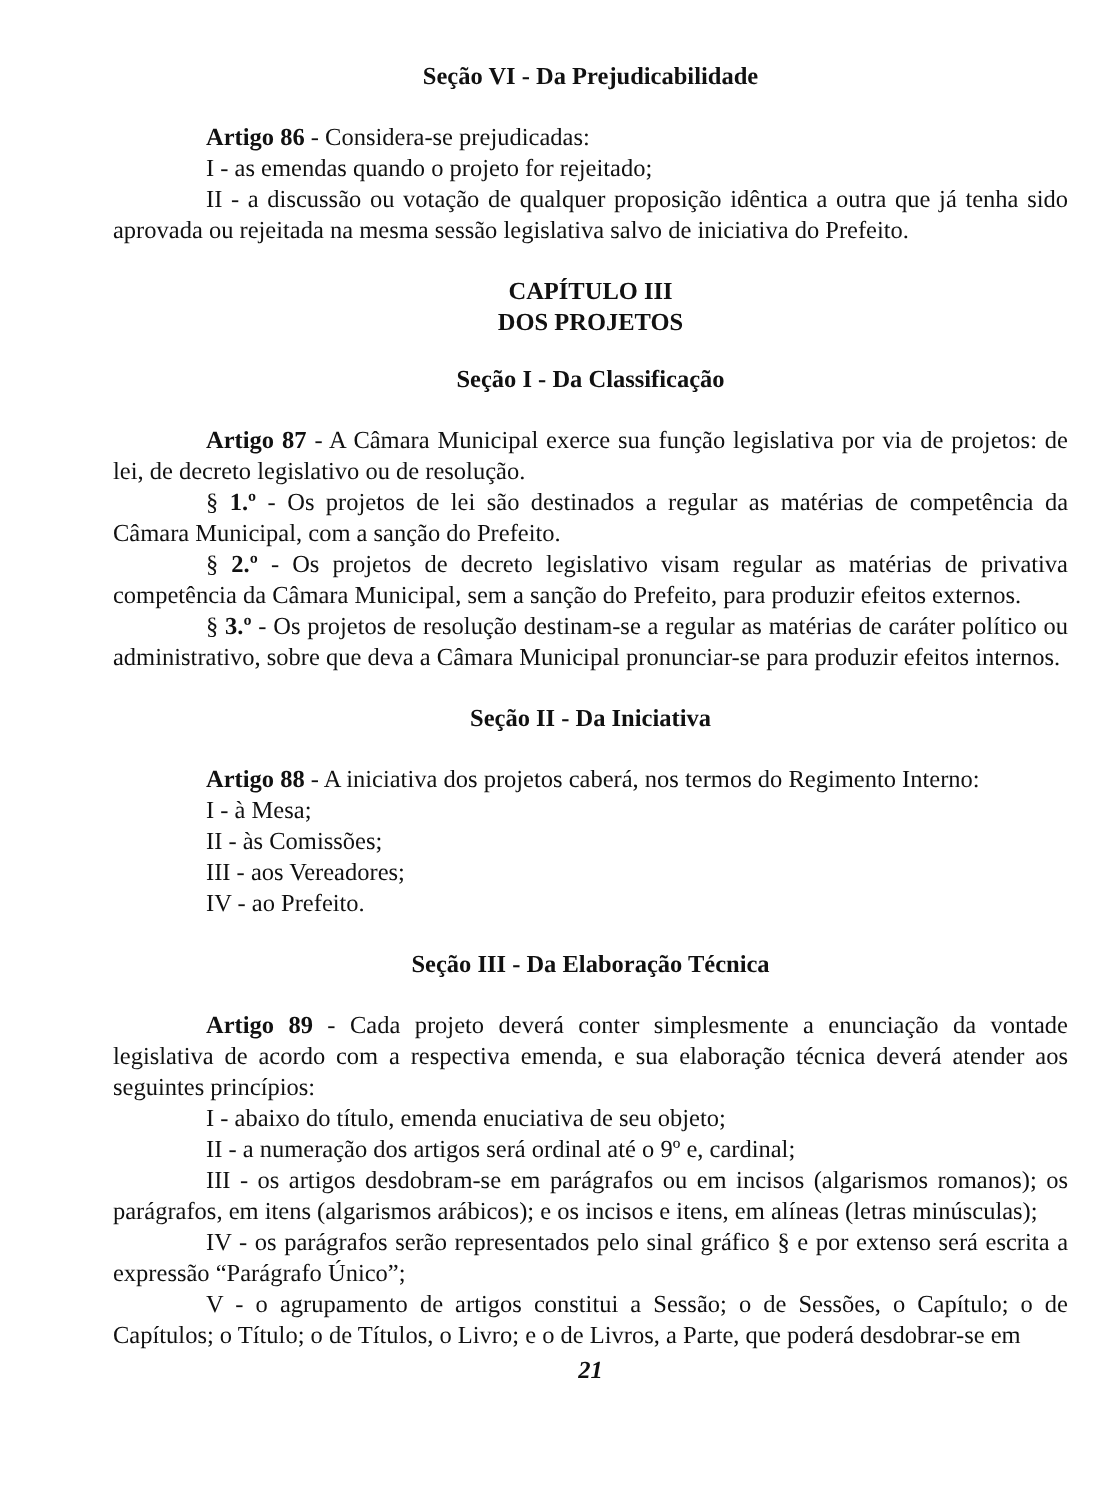Seção VI - Da Prejudicabilidade
Artigo 86 - Considera-se prejudicadas:
I - as emendas quando o projeto for rejeitado;
II - a discussão ou votação de qualquer proposição idêntica a outra que já tenha sido aprovada ou rejeitada na mesma sessão legislativa salvo de iniciativa do Prefeito.
CAPÍTULO III
DOS PROJETOS
Seção I - Da Classificação
Artigo 87 - A Câmara Municipal exerce sua função legislativa por via de projetos: de lei, de decreto legislativo ou de resolução.
§ 1.º - Os projetos de lei são destinados a regular as matérias de competência da Câmara Municipal, com a sanção do Prefeito.
§ 2.º - Os projetos de decreto legislativo visam regular as matérias de privativa competência da Câmara Municipal, sem a sanção do Prefeito, para produzir efeitos externos.
§ 3.º - Os projetos de resolução destinam-se a regular as matérias de caráter político ou administrativo, sobre que deva a Câmara Municipal pronunciar-se para produzir efeitos internos.
Seção II - Da Iniciativa
Artigo 88 - A iniciativa dos projetos caberá, nos termos do Regimento Interno:
I - à Mesa;
II - às Comissões;
III - aos Vereadores;
IV - ao Prefeito.
Seção III - Da Elaboração Técnica
Artigo 89 - Cada projeto deverá conter simplesmente a enunciação da vontade legislativa de acordo com a respectiva emenda, e sua elaboração técnica deverá atender aos seguintes princípios:
I - abaixo do título, emenda enuciativa de seu objeto;
II - a numeração dos artigos será ordinal até o 9º e, cardinal;
III - os artigos desdobram-se em parágrafos ou em incisos (algarismos romanos); os parágrafos, em itens (algarismos arábicos); e os incisos e itens, em alíneas (letras minúsculas);
IV - os parágrafos serão representados pelo sinal gráfico § e por extenso será escrita a expressão “Parágrafo Único”;
V - o agrupamento de artigos constitui a Sessão; o de Sessões, o Capítulo; o de Capítulos; o Título; o de Títulos, o Livro; e o de Livros, a Parte, que poderá desdobrar-se em
21